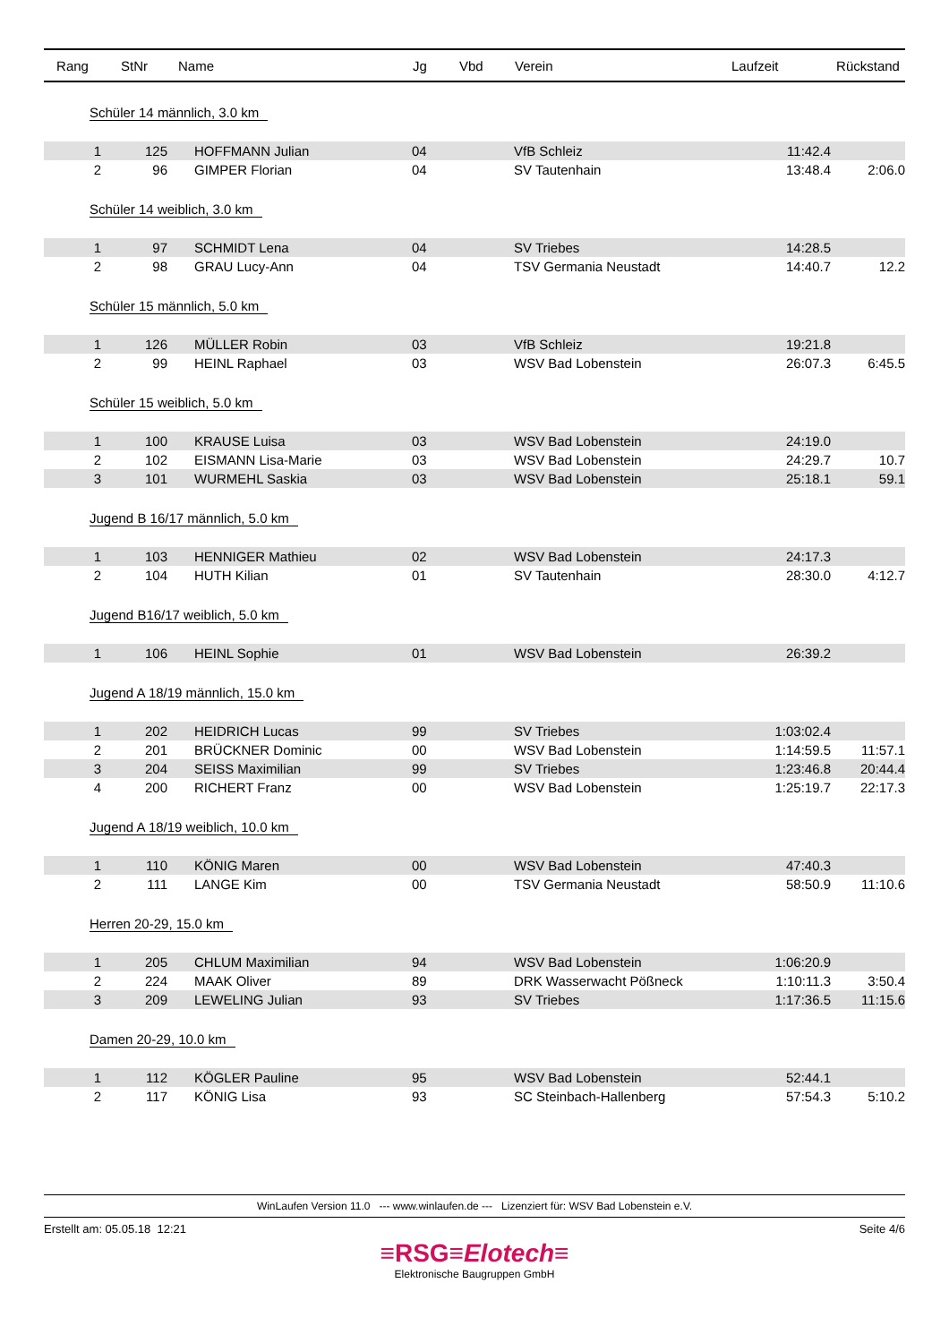| Rang | StNr | Name | Jg | Vbd | Verein | Laufzeit | Rückstand |
| --- | --- | --- | --- | --- | --- | --- | --- |
| Schüler 14 männlich, 3.0 km | | | | | | | |
| 1 | 125 | HOFFMANN Julian | 04 | | VfB Schleiz | 11:42.4 | |
| 2 | 96 | GIMPER Florian | 04 | | SV Tautenhain | 13:48.4 | 2:06.0 |
| Schüler 14 weiblich, 3.0 km | | | | | | | |
| 1 | 97 | SCHMIDT Lena | 04 | | SV Triebes | 14:28.5 | |
| 2 | 98 | GRAU Lucy-Ann | 04 | | TSV Germania Neustadt | 14:40.7 | 12.2 |
| Schüler 15 männlich, 5.0 km | | | | | | | |
| 1 | 126 | MÜLLER Robin | 03 | | VfB Schleiz | 19:21.8 | |
| 2 | 99 | HEINL Raphael | 03 | | WSV Bad Lobenstein | 26:07.3 | 6:45.5 |
| Schüler 15 weiblich, 5.0 km | | | | | | | |
| 1 | 100 | KRAUSE Luisa | 03 | | WSV Bad Lobenstein | 24:19.0 | |
| 2 | 102 | EISMANN Lisa-Marie | 03 | | WSV Bad Lobenstein | 24:29.7 | 10.7 |
| 3 | 101 | WURMEHL Saskia | 03 | | WSV Bad Lobenstein | 25:18.1 | 59.1 |
| Jugend B 16/17 männlich, 5.0 km | | | | | | | |
| 1 | 103 | HENNIGER Mathieu | 02 | | WSV Bad Lobenstein | 24:17.3 | |
| 2 | 104 | HUTH Kilian | 01 | | SV Tautenhain | 28:30.0 | 4:12.7 |
| Jugend B16/17 weiblich, 5.0 km | | | | | | | |
| 1 | 106 | HEINL Sophie | 01 | | WSV Bad Lobenstein | 26:39.2 | |
| Jugend A 18/19 männlich, 15.0 km | | | | | | | |
| 1 | 202 | HEIDRICH Lucas | 99 | | SV Triebes | 1:03:02.4 | |
| 2 | 201 | BRÜCKNER Dominic | 00 | | WSV Bad Lobenstein | 1:14:59.5 | 11:57.1 |
| 3 | 204 | SEISS Maximilian | 99 | | SV Triebes | 1:23:46.8 | 20:44.4 |
| 4 | 200 | RICHERT Franz | 00 | | WSV Bad Lobenstein | 1:25:19.7 | 22:17.3 |
| Jugend A 18/19 weiblich, 10.0 km | | | | | | | |
| 1 | 110 | KÖNIG Maren | 00 | | WSV Bad Lobenstein | 47:40.3 | |
| 2 | 111 | LANGE Kim | 00 | | TSV Germania Neustadt | 58:50.9 | 11:10.6 |
| Herren 20-29, 15.0 km | | | | | | | |
| 1 | 205 | CHLUM Maximilian | 94 | | WSV Bad Lobenstein | 1:06:20.9 | |
| 2 | 224 | MAAK Oliver | 89 | | DRK Wasserwacht Pößneck | 1:10:11.3 | 3:50.4 |
| 3 | 209 | LEWELING Julian | 93 | | SV Triebes | 1:17:36.5 | 11:15.6 |
| Damen 20-29, 10.0 km | | | | | | | |
| 1 | 112 | KÖGLER Pauline | 95 | | WSV Bad Lobenstein | 52:44.1 | |
| 2 | 117 | KÖNIG Lisa | 93 | | SC Steinbach-Hallenberg | 57:54.3 | 5:10.2 |
WinLaufen Version 11.0 --- www.winlaufen.de --- Lizenziert für: WSV Bad Lobenstein e.V.
Erstellt am: 05.05.18 12:21 Seite 4/6
≡RSG≡Elotech≡
Elektronische Baugruppen GmbH